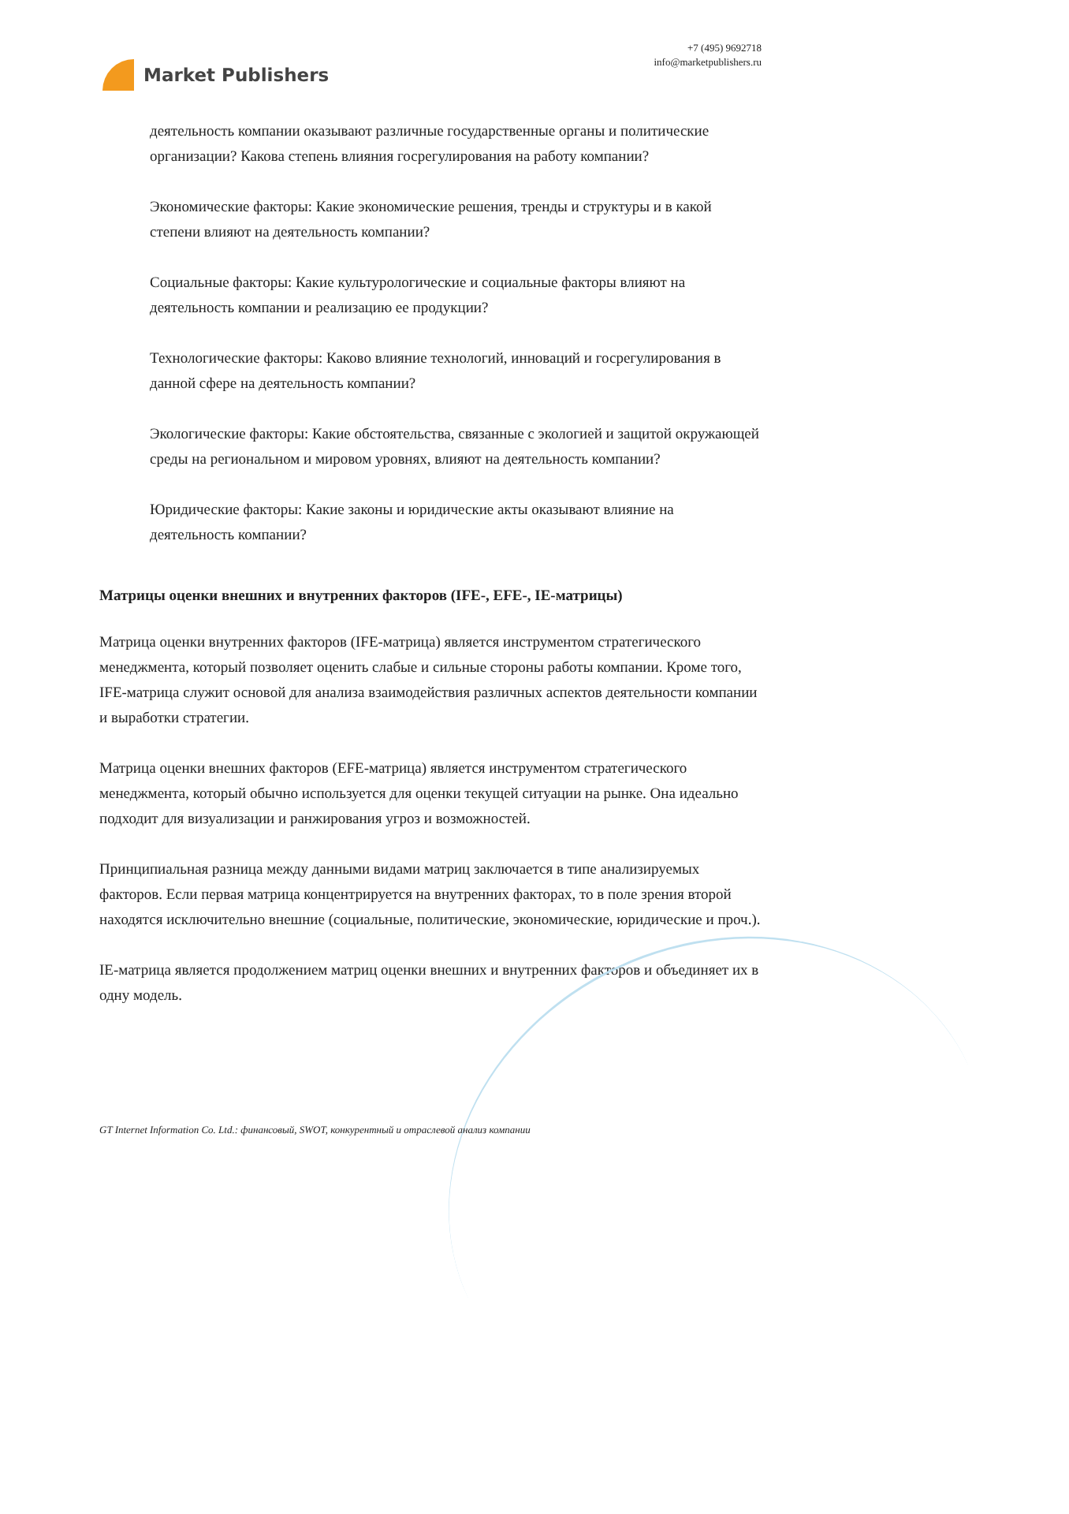Market Publishers
+7 (495) 9692718
info@marketpublishers.ru
деятельность компании оказывают различные государственные органы и политические организации? Какова степень влияния госрегулирования на работу компании?
Экономические факторы: Какие экономические решения, тренды и структуры и в какой степени влияют на деятельность компании?
Социальные факторы: Какие культурологические и социальные факторы влияют на деятельность компании и реализацию ее продукции?
Технологические факторы: Каково влияние технологий, инноваций и госрегулирования в данной сфере на деятельность компании?
Экологические факторы: Какие обстоятельства, связанные с экологией и защитой окружающей среды на региональном и мировом уровнях, влияют на деятельность компании?
Юридические факторы: Какие законы и юридические акты оказывают влияние на деятельность компании?
Матрицы оценки внешних и внутренних факторов (IFE-, EFE-, IE-матрицы)
Матрица оценки внутренних факторов (IFE-матрица) является инструментом стратегического менеджмента, который позволяет оценить слабые и сильные стороны работы компании. Кроме того, IFE-матрица служит основой для анализа взаимодействия различных аспектов деятельности компании и выработки стратегии.
Матрица оценки внешних факторов (EFE-матрица) является инструментом стратегического менеджмента, который обычно используется для оценки текущей ситуации на рынке. Она идеально подходит для визуализации и ранжирования угроз и возможностей.
Принципиальная разница между данными видами матриц заключается в типе анализируемых факторов. Если первая матрица концентрируется на внутренних факторах, то в поле зрения второй находятся исключительно внешние (социальные, политические, экономические, юридические и проч.).
IE-матрица является продолжением матриц оценки внешних и внутренних факторов и объединяет их в одну модель.
GT Internet Information Co. Ltd.: финансовый, SWOT, конкурентный и отраслевой анализ компании